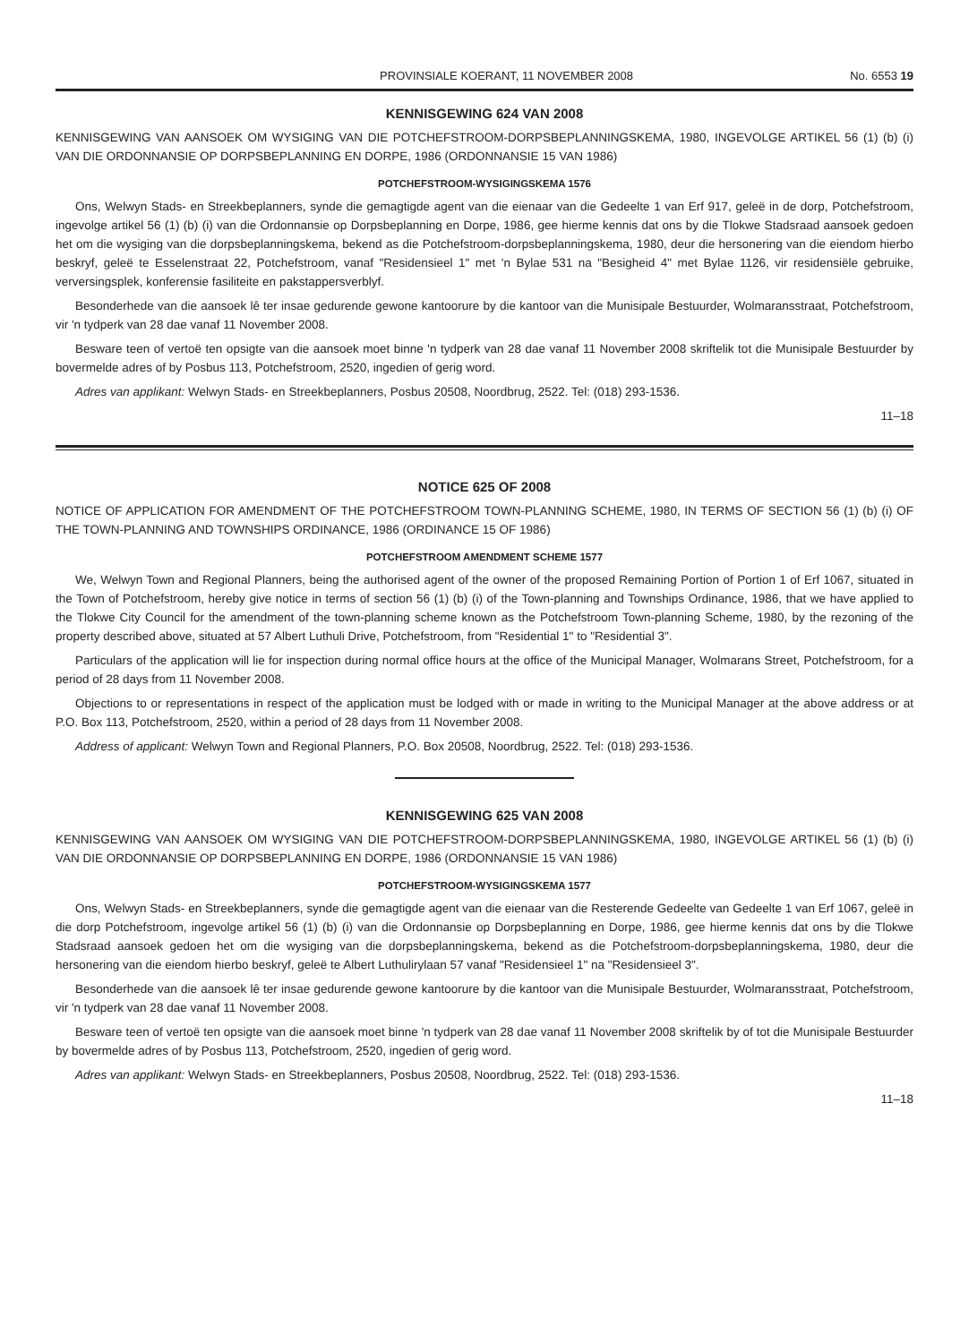PROVINSIALE KOERANT, 11 NOVEMBER 2008 No. 6553 19
KENNISGEWING 624 VAN 2008
KENNISGEWING VAN AANSOEK OM WYSIGING VAN DIE POTCHEFSTROOM-DORPSBEPLANNINGSKEMA, 1980, INGEVOLGE ARTIKEL 56 (1) (b) (i) VAN DIE ORDONNANSIE OP DORPSBEPLANNING EN DORPE, 1986 (ORDONNANSIE 15 VAN 1986)
POTCHEFSTROOM-WYSIGINGSKEMA 1576
Ons, Welwyn Stads- en Streekbeplanners, synde die gemagtigde agent van die eienaar van die Gedeelte 1 van Erf 917, geleë in de dorp, Potchefstroom, ingevolge artikel 56 (1) (b) (i) van die Ordonnansie op Dorpsbeplanning en Dorpe, 1986, gee hierme kennis dat ons by die Tlokwe Stadsraad aansoek gedoen het om die wysiging van die dorpsbeplanningskema, bekend as die Potchefstroom-dorpsbeplanningskema, 1980, deur die hersonering van die eiendom hierbo beskryf, geleë te Esselenstraat 22, Potchefstroom, vanaf "Residensieel 1" met 'n Bylae 531 na "Besigheid 4" met Bylae 1126, vir residensiële gebruike, verversingsplek, konferensie fasiliteite en pakstappersverblyf.
Besonderhede van die aansoek lê ter insae gedurende gewone kantoorure by die kantoor van die Munisipale Bestuurder, Wolmaransstraat, Potchefstroom, vir 'n tydperk van 28 dae vanaf 11 November 2008.
Besware teen of vertoë ten opsigte van die aansoek moet binne 'n tydperk van 28 dae vanaf 11 November 2008 skriftelik tot die Munisipale Bestuurder by bovermelde adres of by Posbus 113, Potchefstroom, 2520, ingedien of gerig word.
Adres van applikant: Welwyn Stads- en Streekbeplanners, Posbus 20508, Noordbrug, 2522. Tel: (018) 293-1536.
11–18
NOTICE 625 OF 2008
NOTICE OF APPLICATION FOR AMENDMENT OF THE POTCHEFSTROOM TOWN-PLANNING SCHEME, 1980, IN TERMS OF SECTION 56 (1) (b) (i) OF THE TOWN-PLANNING AND TOWNSHIPS ORDINANCE, 1986 (ORDINANCE 15 OF 1986)
POTCHEFSTROOM AMENDMENT SCHEME 1577
We, Welwyn Town and Regional Planners, being the authorised agent of the owner of the proposed Remaining Portion of Portion 1 of Erf 1067, situated in the Town of Potchefstroom, hereby give notice in terms of section 56 (1) (b) (i) of the Town-planning and Townships Ordinance, 1986, that we have applied to the Tlokwe City Council for the amendment of the town-planning scheme known as the Potchefstroom Town-planning Scheme, 1980, by the rezoning of the property described above, situated at 57 Albert Luthuli Drive, Potchefstroom, from "Residential 1" to "Residential 3".
Particulars of the application will lie for inspection during normal office hours at the office of the Municipal Manager, Wolmarans Street, Potchefstroom, for a period of 28 days from 11 November 2008.
Objections to or representations in respect of the application must be lodged with or made in writing to the Municipal Manager at the above address or at P.O. Box 113, Potchefstroom, 2520, within a period of 28 days from 11 November 2008.
Address of applicant: Welwyn Town and Regional Planners, P.O. Box 20508, Noordbrug, 2522. Tel: (018) 293-1536.
KENNISGEWING 625 VAN 2008
KENNISGEWING VAN AANSOEK OM WYSIGING VAN DIE POTCHEFSTROOM-DORPSBEPLANNINGSKEMA, 1980, INGEVOLGE ARTIKEL 56 (1) (b) (i) VAN DIE ORDONNANSIE OP DORPSBEPLANNING EN DORPE, 1986 (ORDONNANSIE 15 VAN 1986)
POTCHEFSTROOM-WYSIGINGSKEMA 1577
Ons, Welwyn Stads- en Streekbeplanners, synde die gemagtigde agent van die eienaar van die Resterende Gedeelte van Gedeelte 1 van Erf 1067, geleë in die dorp Potchefstroom, ingevolge artikel 56 (1) (b) (i) van die Ordonnansie op Dorpsbeplanning en Dorpe, 1986, gee hierme kennis dat ons by die Tlokwe Stadsraad aansoek gedoen het om die wysiging van die dorpsbeplanningskema, bekend as die Potchefstroom-dorpsbeplanningskema, 1980, deur die hersonering van die eiendom hierbo beskryf, geleë te Albert Luthulirylaan 57 vanaf "Residensieel 1" na "Residensieel 3".
Besonderhede van die aansoek lê ter insae gedurende gewone kantoorure by die kantoor van die Munisipale Bestuurder, Wolmaransstraat, Potchefstroom, vir 'n tydperk van 28 dae vanaf 11 November 2008.
Besware teen of vertoë ten opsigte van die aansoek moet binne 'n tydperk van 28 dae vanaf 11 November 2008 skriftelik by of tot die Munisipale Bestuurder by bovermelde adres of by Posbus 113, Potchefstroom, 2520, ingedien of gerig word.
Adres van applikant: Welwyn Stads- en Streekbeplanners, Posbus 20508, Noordbrug, 2522. Tel: (018) 293-1536.
11–18